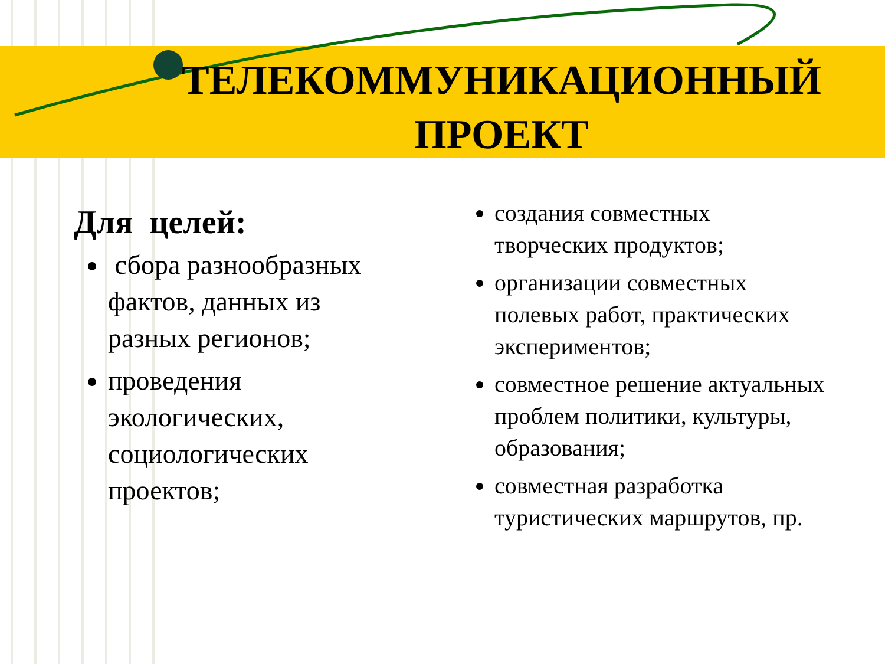ТЕЛЕКОММУНИКАЦИОННЫЙ
ПРОЕКТ
Для целей:
сбора разнообразных фактов, данных из разных регионов;
проведения экологических, социологических проектов;
создания совместных творческих продуктов;
организации совместных полевых работ, практических экспериментов;
совместное решение актуальных проблем политики, культуры, образования;
совместная разработка туристических маршрутов, пр.